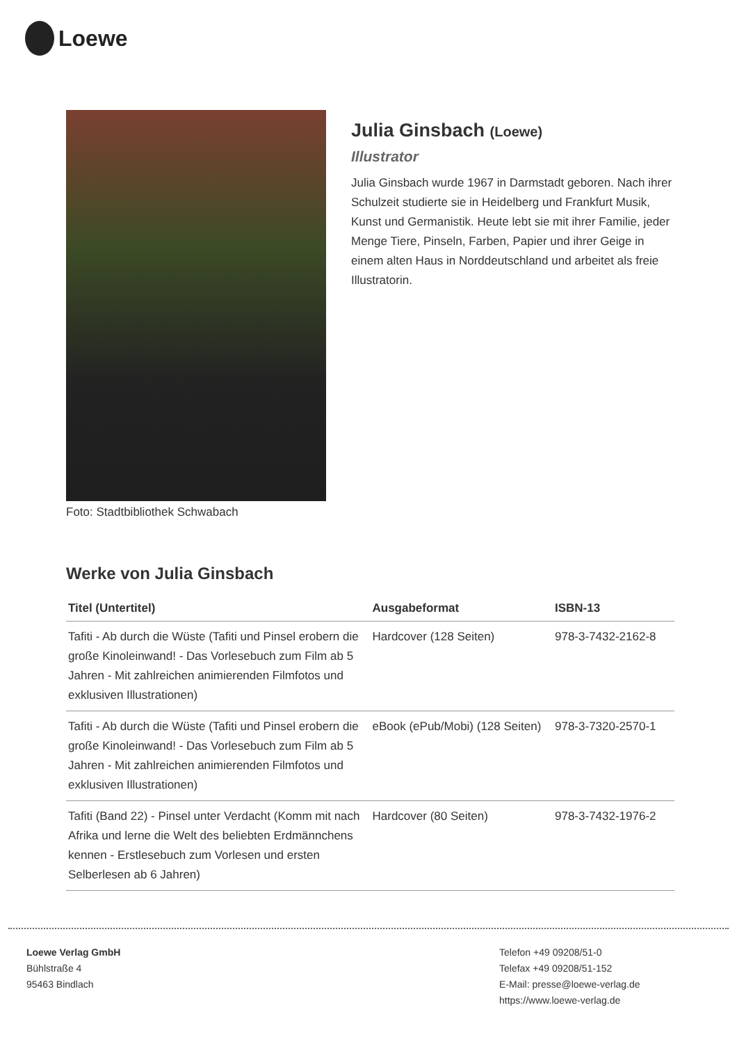Loewe
Foto: Stadtbibliothek Schwabach
Julia Ginsbach (Loewe)
Illustrator
Julia Ginsbach wurde 1967 in Darmstadt geboren. Nach ihrer Schulzeit studierte sie in Heidelberg und Frankfurt Musik, Kunst und Germanistik. Heute lebt sie mit ihrer Familie, jeder Menge Tiere, Pinseln, Farben, Papier und ihrer Geige in einem alten Haus in Norddeutschland und arbeitet als freie Illustratorin.
Werke von Julia Ginsbach
| Titel (Untertitel) | Ausgabeformat | ISBN-13 |
| --- | --- | --- |
| Tafiti - Ab durch die Wüste (Tafiti und Pinsel erobern die große Kinoleinwand! - Das Vorlesebuch zum Film ab 5 Jahren - Mit zahlreichen animierenden Filmfotos und exklusiven Illustrationen) | Hardcover (128 Seiten) | 978-3-7432-2162-8 |
| Tafiti - Ab durch die Wüste (Tafiti und Pinsel erobern die große Kinoleinwand! - Das Vorlesebuch zum Film ab 5 Jahren - Mit zahlreichen animierenden Filmfotos und exklusiven Illustrationen) | eBook (ePub/Mobi) (128 Seiten) | 978-3-7320-2570-1 |
| Tafiti (Band 22) - Pinsel unter Verdacht (Komm mit nach Afrika und lerne die Welt des beliebten Erdmännchens kennen - Erstlesebuch zum Vorlesen und ersten Selberlesen ab 6 Jahren) | Hardcover (80 Seiten) | 978-3-7432-1976-2 |
Loewe Verlag GmbH
Bühlstraße 4
95463 Bindlach
Telefon +49 09208/51-0
Telefax +49 09208/51-152
E-Mail: presse@loewe-verlag.de
https://www.loewe-verlag.de